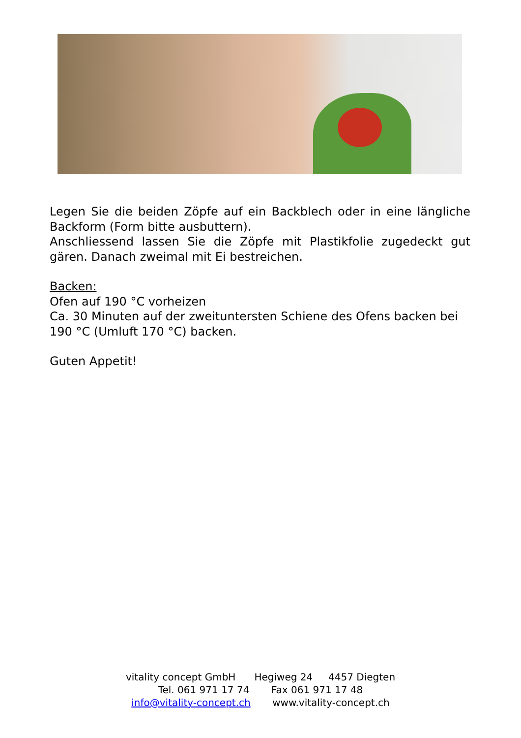Legen Sie die beiden Zöpfe auf ein Backblech oder in eine längliche Backform (Form bitte ausbuttern).
Anschliessend lassen Sie die Zöpfe mit Plastikfolie zugedeckt gut gären. Danach zweimal mit Ei bestreichen.
Backen:
Ofen auf 190 °C vorheizen
Ca. 30 Minuten auf der zweituntersten Schiene des Ofens backen bei 190 °C (Umluft 170 °C) backen.
Guten Appetit!
vitality concept GmbH Hegiweg 24 4457 Diegten
Tel. 061 971 17 74 Fax 061 971 17 48
info@vitality-concept.ch www.vitality-concept.ch